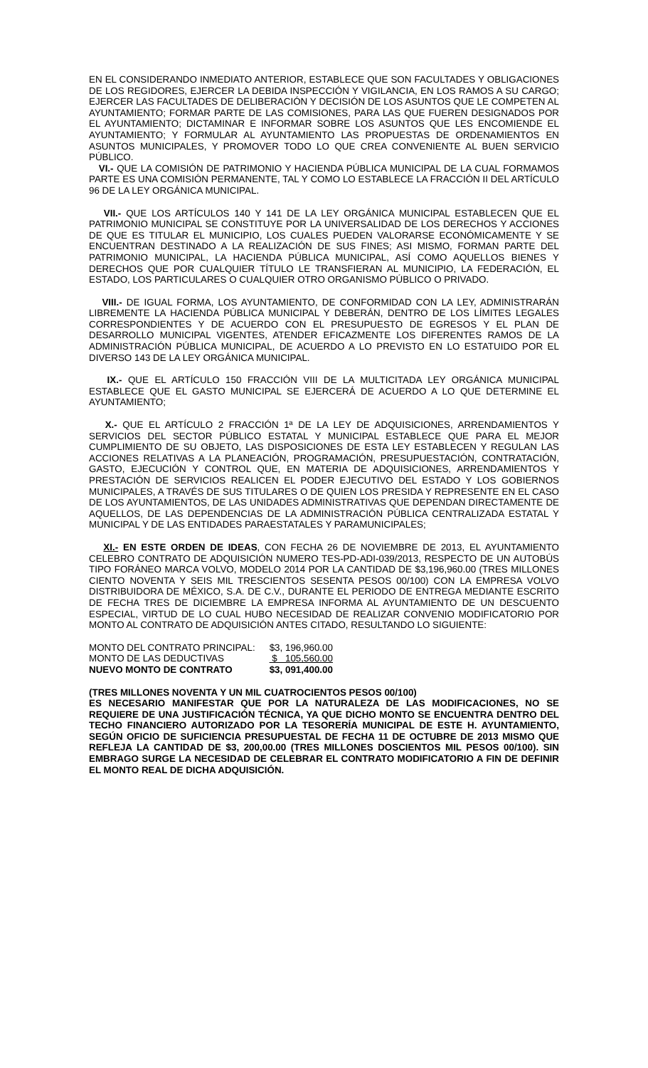EN EL CONSIDERANDO INMEDIATO ANTERIOR, ESTABLECE QUE SON FACULTADES Y OBLIGACIONES DE LOS REGIDORES, EJERCER LA DEBIDA INSPECCIÓN Y VIGILANCIA, EN LOS RAMOS A SU CARGO; EJERCER LAS FACULTADES DE DELIBERACIÓN Y DECISIÓN DE LOS ASUNTOS QUE LE COMPETEN AL AYUNTAMIENTO; FORMAR PARTE DE LAS COMISIONES, PARA LAS QUE FUEREN DESIGNADOS POR EL AYUNTAMIENTO; DICTAMINAR E INFORMAR SOBRE LOS ASUNTOS QUE LES ENCOMIENDE EL AYUNTAMIENTO; Y FORMULAR AL AYUNTAMIENTO LAS PROPUESTAS DE ORDENAMIENTOS EN ASUNTOS MUNICIPALES, Y PROMOVER TODO LO QUE CREA CONVENIENTE AL BUEN SERVICIO PÚBLICO.
VI.- QUE LA COMISIÓN DE PATRIMONIO Y HACIENDA PÚBLICA MUNICIPAL DE LA CUAL FORMAMOS PARTE ES UNA COMISIÓN PERMANENTE, TAL Y COMO LO ESTABLECE LA FRACCIÓN II DEL ARTÍCULO 96 DE LA LEY ORGÁNICA MUNICIPAL.
VII.- QUE LOS ARTÍCULOS 140 Y 141 DE LA LEY ORGÁNICA MUNICIPAL ESTABLECEN QUE EL PATRIMONIO MUNICIPAL SE CONSTITUYE POR LA UNIVERSALIDAD DE LOS DERECHOS Y ACCIONES DE QUE ES TITULAR EL MUNICIPIO, LOS CUALES PUEDEN VALORARSE ECONÓMICAMENTE Y SE ENCUENTRAN DESTINADO A LA REALIZACIÓN DE SUS FINES; ASI MISMO, FORMAN PARTE DEL PATRIMONIO MUNICIPAL, LA HACIENDA PÚBLICA MUNICIPAL, ASÍ COMO AQUELLOS BIENES Y DERECHOS QUE POR CUALQUIER TÍTULO LE TRANSFIERAN AL MUNICIPIO, LA FEDERACIÓN, EL ESTADO, LOS PARTICULARES O CUALQUIER OTRO ORGANISMO PÚBLICO O PRIVADO.
VIII.- DE IGUAL FORMA, LOS AYUNTAMIENTO, DE CONFORMIDAD CON LA LEY, ADMINISTRARÁN LIBREMENTE LA HACIENDA PÚBLICA MUNICIPAL Y DEBERÁN, DENTRO DE LOS LÍMITES LEGALES CORRESPONDIENTES Y DE ACUERDO CON EL PRESUPUESTO DE EGRESOS Y EL PLAN DE DESARROLLO MUNICIPAL VIGENTES, ATENDER EFICAZMENTE LOS DIFERENTES RAMOS DE LA ADMINISTRACIÓN PÚBLICA MUNICIPAL, DE ACUERDO A LO PREVISTO EN LO ESTATUIDO POR EL DIVERSO 143 DE LA LEY ORGÁNICA MUNICIPAL.
IX.- QUE EL ARTÍCULO 150 FRACCIÓN VIII DE LA MULTICITADA LEY ORGÁNICA MUNICIPAL ESTABLECE QUE EL GASTO MUNICIPAL SE EJERCERÁ DE ACUERDO A LO QUE DETERMINE EL AYUNTAMIENTO;
X.- QUE EL ARTÍCULO 2 FRACCIÓN 1ª DE LA LEY DE ADQUISICIONES, ARRENDAMIENTOS Y SERVICIOS DEL SECTOR PÚBLICO ESTATAL Y MUNICIPAL ESTABLECE QUE PARA EL MEJOR CUMPLIMIENTO DE SU OBJETO, LAS DISPOSICIONES DE ESTA LEY ESTABLECEN Y REGULAN LAS ACCIONES RELATIVAS A LA PLANEACIÓN, PROGRAMACIÓN, PRESUPUESTACIÓN, CONTRATACIÓN, GASTO, EJECUCIÓN Y CONTROL QUE, EN MATERIA DE ADQUISICIONES, ARRENDAMIENTOS Y PRESTACIÓN DE SERVICIOS REALICEN EL PODER EJECUTIVO DEL ESTADO Y LOS GOBIERNOS MUNICIPALES, A TRAVÉS DE SUS TITULARES O DE QUIEN LOS PRESIDA Y REPRESENTE EN EL CASO DE LOS AYUNTAMIENTOS, DE LAS UNIDADES ADMINISTRATIVAS QUE DEPENDAN DIRECTAMENTE DE AQUELLOS, DE LAS DEPENDENCIAS DE LA ADMINISTRACIÓN PÚBLICA CENTRALIZADA ESTATAL Y MUNICIPAL Y DE LAS ENTIDADES PARAESTATALES Y PARAMUNICIPALES;
XI.- EN ESTE ORDEN DE IDEAS, CON FECHA 26 DE NOVIEMBRE DE 2013, EL AYUNTAMIENTO CELEBRO CONTRATO DE ADQUISICIÓN NUMERO TES-PD-ADI-039/2013, RESPECTO DE UN AUTOBÚS TIPO FORÁNEO MARCA VOLVO, MODELO 2014 POR LA CANTIDAD DE $3,196,960.00 (TRES MILLONES CIENTO NOVENTA Y SEIS MIL TRESCIENTOS SESENTA PESOS 00/100) CON LA EMPRESA VOLVO DISTRIBUIDORA DE MÉXICO, S.A. DE C.V., DURANTE EL PERIODO DE ENTREGA MEDIANTE ESCRITO DE FECHA TRES DE DICIEMBRE LA EMPRESA INFORMA AL AYUNTAMIENTO DE UN DESCUENTO ESPECIAL, VIRTUD DE LO CUAL HUBO NECESIDAD DE REALIZAR CONVENIO MODIFICATORIO POR MONTO AL CONTRATO DE ADQUISICIÓN ANTES CITADO, RESULTANDO LO SIGUIENTE:
| MONTO DEL CONTRATO PRINCIPAL: | $3, 196,960.00 |
| MONTO DE LAS DEDUCTIVAS | $ 105,560.00 |
| NUEVO MONTO DE CONTRATO | $3, 091,400.00 |
(TRES MILLONES NOVENTA Y UN MIL CUATROCIENTOS PESOS 00/100)
ES NECESARIO MANIFESTAR QUE POR LA NATURALEZA DE LAS MODIFICACIONES, NO SE REQUIERE DE UNA JUSTIFICACIÓN TÉCNICA, YA QUE DICHO MONTO SE ENCUENTRA DENTRO DEL TECHO FINANCIERO AUTORIZADO POR LA TESORERÍA MUNICIPAL DE ESTE H. AYUNTAMIENTO, SEGÚN OFICIO DE SUFICIENCIA PRESUPUESTAL DE FECHA 11 DE OCTUBRE DE 2013 MISMO QUE REFLEJA LA CANTIDAD DE $3, 200,00.00 (TRES MILLONES DOSCIENTOS MIL PESOS 00/100). SIN EMBRAGO SURGE LA NECESIDAD DE CELEBRAR EL CONTRATO MODIFICATORIO A FIN DE DEFINIR EL MONTO REAL DE DICHA ADQUISICIÓN.